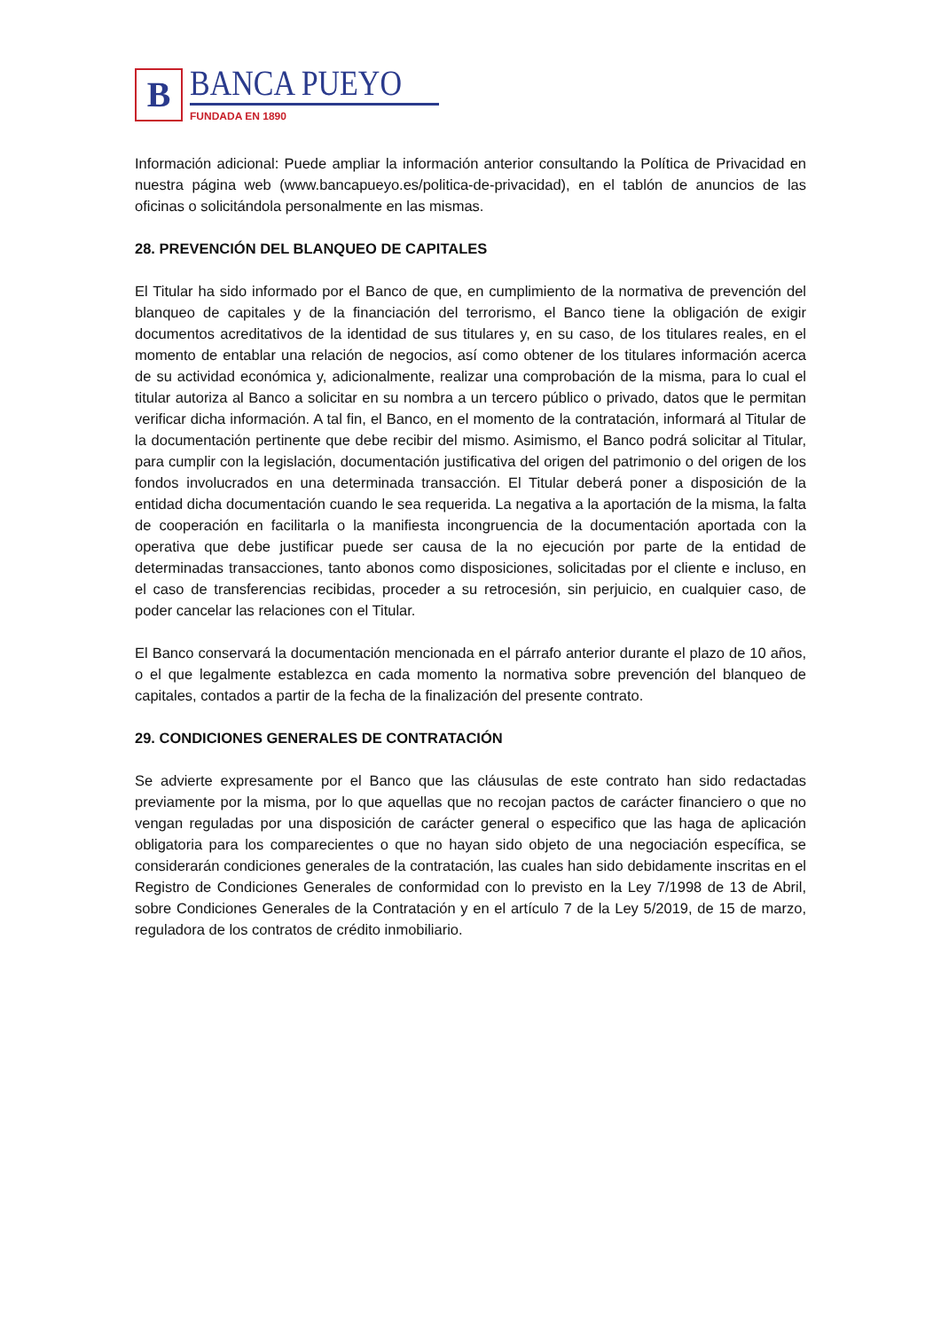B
BANCA PUEYO
FUNDADA EN 1890
Información adicional: Puede ampliar la información anterior consultando la Política de Privacidad en nuestra página web (www.bancapueyo.es/politica-de-privacidad), en el tablón de anuncios de las oficinas o solicitándola personalmente en las mismas.
28. PREVENCIÓN DEL BLANQUEO DE CAPITALES
El Titular ha sido informado por el Banco de que, en cumplimiento de la normativa de prevención del blanqueo de capitales y de la financiación del terrorismo, el Banco tiene la obligación de exigir documentos acreditativos de la identidad de sus titulares y, en su caso, de los titulares reales, en el momento de entablar una relación de negocios, así como obtener de los titulares información acerca de su actividad económica y, adicionalmente, realizar una comprobación de la misma, para lo cual el titular autoriza al Banco a solicitar en su nombra a un tercero público o privado, datos que le permitan verificar dicha información. A tal fin, el Banco, en el momento de la contratación, informará al Titular de la documentación pertinente que debe recibir del mismo. Asimismo, el Banco podrá solicitar al Titular, para cumplir con la legislación, documentación justificativa del origen del patrimonio o del origen de los fondos involucrados en una determinada transacción. El Titular deberá poner a disposición de la entidad dicha documentación cuando le sea requerida. La negativa a la aportación de la misma, la falta de cooperación en facilitarla o la manifiesta incongruencia de la documentación aportada con la operativa que debe justificar puede ser causa de la no ejecución por parte de la entidad de determinadas transacciones, tanto abonos como disposiciones, solicitadas por el cliente e incluso, en el caso de transferencias recibidas, proceder a su retrocesión, sin perjuicio, en cualquier caso, de poder cancelar las relaciones con el Titular.
El Banco conservará la documentación mencionada en el párrafo anterior durante el plazo de 10 años, o el que legalmente establezca en cada momento la normativa sobre prevención del blanqueo de capitales, contados a partir de la fecha de la finalización del presente contrato.
29. CONDICIONES GENERALES DE CONTRATACIÓN
Se advierte expresamente por el Banco que las cláusulas de este contrato han sido redactadas previamente por la misma, por lo que aquellas que no recojan pactos de carácter financiero o que no vengan reguladas por una disposición de carácter general o especifico que las haga de aplicación obligatoria para los comparecientes o que no hayan sido objeto de una negociación específica, se considerarán condiciones generales de la contratación, las cuales han sido debidamente inscritas en el Registro de Condiciones Generales de conformidad con lo previsto en la Ley 7/1998 de 13 de Abril, sobre Condiciones Generales de la Contratación y en el artículo 7 de la Ley 5/2019, de 15 de marzo, reguladora de los contratos de crédito inmobiliario.